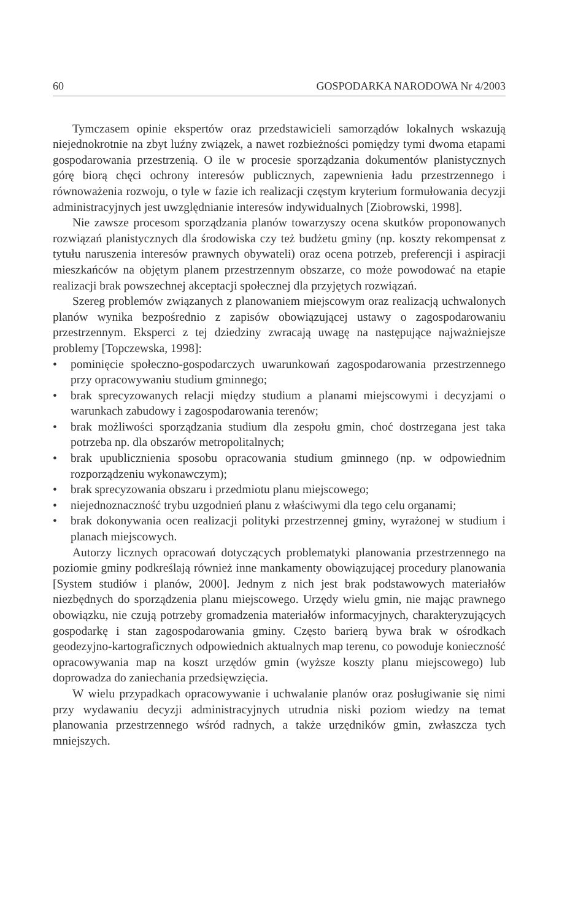60 GOSPODARKA NARODOWA Nr 4/2003
Tymczasem opinie ekspertów oraz przedstawicieli samorządów lokalnych wskazują niejednokrotnie na zbyt luźny związek, a nawet rozbieżności pomiędzy tymi dwoma etapami gospodarowania przestrzenią. O ile w procesie sporządzania dokumentów planistycznych górę biorą chęci ochrony interesów publicznych, zapewnienia ładu przestrzennego i równoważenia rozwoju, o tyle w fazie ich realizacji częstym kryterium formułowania decyzji administracyjnych jest uwzględnianie interesów indywidualnych [Ziobrowski, 1998].
Nie zawsze procesom sporządzania planów towarzyszy ocena skutków proponowanych rozwiązań planistycznych dla środowiska czy też budżetu gminy (np. koszty rekompensat z tytułu naruszenia interesów prawnych obywateli) oraz ocena potrzeb, preferencji i aspiracji mieszkańców na objętym planem przestrzennym obszarze, co może powodować na etapie realizacji brak powszechnej akceptacji społecznej dla przyjętych rozwiązań.
Szereg problemów związanych z planowaniem miejscowym oraz realizacją uchwalonych planów wynika bezpośrednio z zapisów obowiązującej ustawy o zagospodarowaniu przestrzennym. Eksperci z tej dziedziny zwracają uwagę na następujące najważniejsze problemy [Topczewska, 1998]:
• pominięcie społeczno-gospodarczych uwarunkowań zagospodarowania przestrzennego przy opracowywaniu studium gminnego;
• brak sprecyzowanych relacji między studium a planami miejscowymi i decyzjami o warunkach zabudowy i zagospodarowania terenów;
• brak możliwości sporządzania studium dla zespołu gmin, choć dostrzegana jest taka potrzeba np. dla obszarów metropolitalnych;
• brak upublicznienia sposobu opracowania studium gminnego (np. w odpowiednim rozporządzeniu wykonawczym);
• brak sprecyzowania obszaru i przedmiotu planu miejscowego;
• niejednoznaczność trybu uzgodnień planu z właściwymi dla tego celu organami;
• brak dokonywania ocen realizacji polityki przestrzennej gminy, wyrażonej w studium i planach miejscowych.
Autorzy licznych opracowań dotyczących problematyki planowania przestrzennego na poziomie gminy podkreślają również inne mankamenty obowiązującej procedury planowania [System studiów i planów, 2000]. Jednym z nich jest brak podstawowych materiałów niezbędnych do sporządzenia planu miejscowego. Urzędy wielu gmin, nie mając prawnego obowiązku, nie czują potrzeby gromadzenia materiałów informacyjnych, charakteryzujących gospodarkę i stan zagospodarowania gminy. Często barierą bywa brak w ośrodkach geodezyjno-kartograficznych odpowiednich aktualnych map terenu, co powoduje konieczność opracowywania map na koszt urzędów gmin (wyższe koszty planu miejscowego) lub doprowadza do zaniechania przedsięwzięcia.
W wielu przypadkach opracowywanie i uchwalanie planów oraz posługiwanie się nimi przy wydawaniu decyzji administracyjnych utrudnia niski poziom wiedzy na temat planowania przestrzennego wśród radnych, a także urzędników gmin, zwłaszcza tych mniejszych.